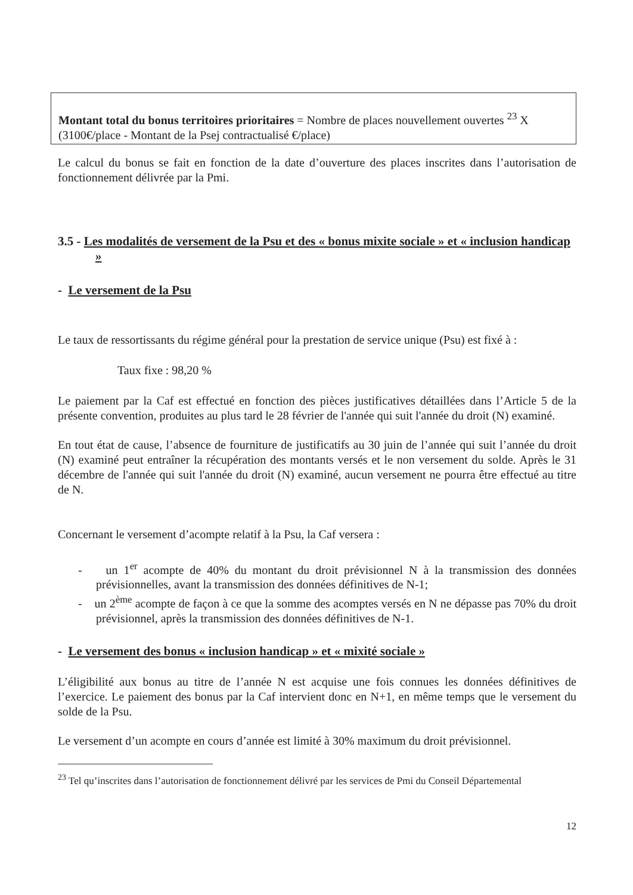Montant total du bonus territoires prioritaires = Nombre de places nouvellement ouvertes <sup>23</sup> X (3100€/place - Montant de la Psej contractualisé €/place)
Le calcul du bonus se fait en fonction de la date d’ouverture des places inscrites dans l’autorisation de fonctionnement délivrée par la Pmi.
3.5 - Les modalités de versement de la Psu et des « bonus mixite sociale » et « inclusion handicap »
- Le versement de la Psu
Le taux de ressortissants du régime général pour la prestation de service unique (Psu) est fixé à :
Taux fixe : 98,20 %
Le paiement par la Caf est effectué en fonction des pièces justificatives détaillées dans l’Article 5 de la présente convention, produites au plus tard le 28 février de l'année qui suit l'année du droit (N) examiné.
En tout état de cause, l’absence de fourniture de justificatifs au 30 juin de l’année qui suit l’année du droit (N) examiné peut entraîner la récupération des montants versés et le non versement du solde. Après le 31 décembre de l'année qui suit l'année du droit (N) examiné, aucun versement ne pourra être effectué au titre de N.
Concernant le versement d’acompte relatif à la Psu, la Caf versera :
- un 1<sup>er</sup> acompte de 40% du montant du droit prévisionnel N à la transmission des données prévisionnelles, avant la transmission des données définitives de N-1;
- un 2<sup>ème</sup> acompte de façon à ce que la somme des acomptes versés en N ne dépasse pas 70% du droit prévisionnel, après la transmission des données définitives de N-1.
- Le versement des bonus « inclusion handicap » et « mixité sociale »
L’éligibilité aux bonus au titre de l’année N est acquise une fois connues les données définitives de l’exercice. Le paiement des bonus par la Caf intervient donc en N+1, en même temps que le versement du solde de la Psu.
Le versement d’un acompte en cours d’année est limité à 30% maximum du droit prévisionnel.
<sup>23</sup> Tel qu’inscrites dans l’autorisation de fonctionnement délivré par les services de Pmi du Conseil Départemental
12